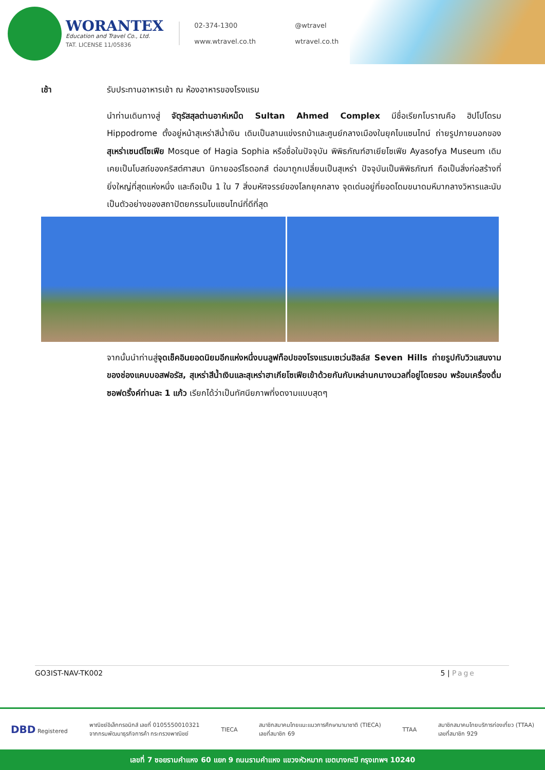WORANTEX
Education and Travel Co., Ltd.
TAT. LICENSE 11/05836
02-374-1300
@wtravel
www.wtravel.co.th
wtravel.co.th
เช้า รับประทานอาหารเช้า ณ ห้องอาหารของโรงแรม
นำท่านเดินทางสู่ จัตุรัสสุลต่านอาห์เหม็ด Sultan Ahmed Complex มีชื่อเรียกโบราณคือ ฮิปโปโดรม Hippodrome ตั้งอยู่หน้าสุเหร่าสีน้ำเงิน เดิมเป็นลานแข่งรถม้าและศูนย์กลางเมืองในยุคไบแซนไทน์ ถ่ายรูปภายนอกของ สุเหร่าเซนต์โซเฟีย Mosque of Hagia Sophia หรือชื่อในปัจจุบัน พิพิธภัณฑ์ฮาเยียโซเฟีย Ayasofya Museum เดิมเคยเป็นโบสถ์ของคริสต์ศาสนา นิกายออร์โธดอกส์ ต่อมาถูกเปลี่ยนเป็นสุเหร่า ปัจจุบันเป็นพิพิธภัณฑ์ ถือเป็นสิ่งก่อสร้างที่ยิ่งใหญ่ที่สุดแห่งหนึ่ง และถือเป็น 1 ใน 7 สิ่งมหัศจรรย์ของโลกยุคกลาง จุดเด่นอยู่ที่ยอดโดมขนาดมหึมากลางวิหารและนับเป็นตัวอย่างของสถาปัตยกรรมไบแซนไทน์ที่ดีที่สุด
จากนั้นนำท่านสู่จุดเช็คอินยอดนิยมอีกแห่งหนึ่งบนลูฟท็อปของโรงแรมเซเว่นฮิลล์ส Seven Hills ถ่ายรูปกับวิวแสนงามของช่องแคบบอสฟอรัส, สุเหร่าสีน้ำเงินและสุเหร่าฮาเกียโซเฟียเข้าด้วยกันกับเหล่านกนางนวลที่อยู่โดยรอบ พร้อมเครื่องดื่มซอฟดริ้งค์ท่านละ 1 แก้ว เรียกได้ว่าเป็นทัศนียภาพที่งดงามแบบสุดๆ
GO3IST-NAV-TK002 5 | Page
DBD Registered
พาณิชย์อิเล็กทรอนิกส์ เลขที่ 0105550010321
จากกรมพัฒนาธุรกิจการค้า กระทรวงพาณิชย์
TIECA
สมาชิกสมาคมไทยแนะแนวการศึกษานานาชาติ (TIECA)
เลขที่สมาชิก 69
TTAA
สมาชิกสมาคมไทยบริการท่องเที่ยว (TTAA)
เลขที่สมาชิก 929
เลขที่ 7 ซอยรามคำแหง 60 แยก 9 ถนนรามคำแหง แขวงหัวหมาก เขตบางกะปิ กรุงเทพฯ 10240